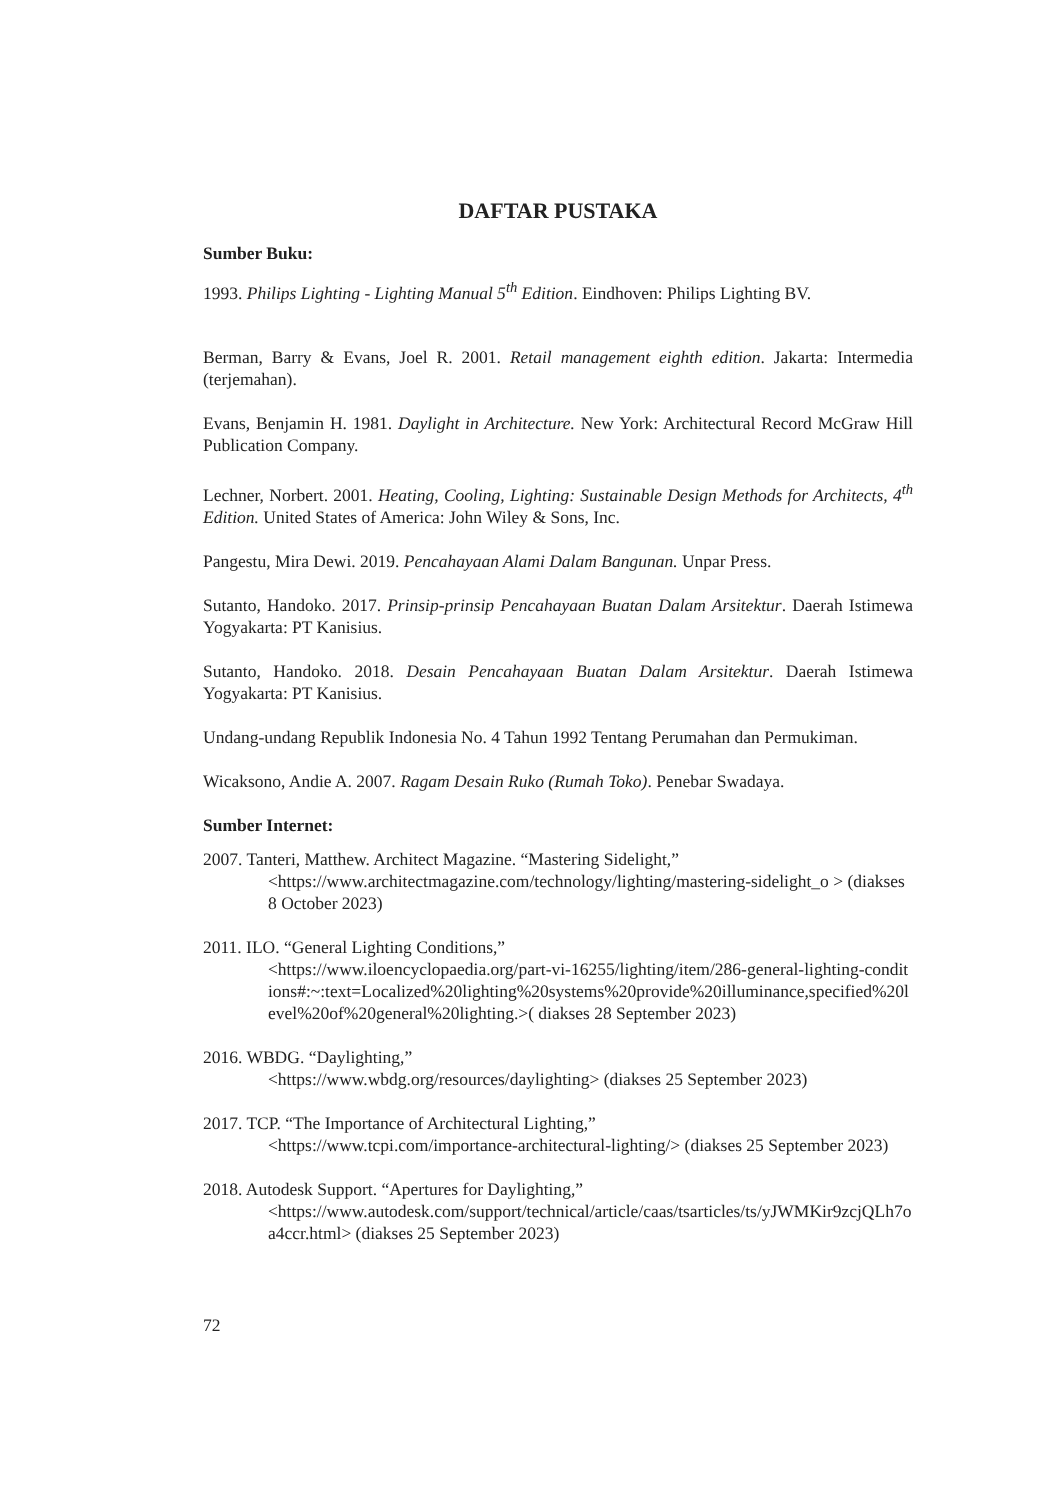DAFTAR PUSTAKA
Sumber Buku:
1993. Philips Lighting - Lighting Manual 5<sup>th</sup> Edition. Eindhoven: Philips Lighting BV.
Berman, Barry & Evans, Joel R. 2001. Retail management eighth edition. Jakarta: Intermedia (terjemahan).
Evans, Benjamin H. 1981. Daylight in Architecture. New York: Architectural Record McGraw Hill Publication Company.
Lechner, Norbert. 2001. Heating, Cooling, Lighting: Sustainable Design Methods for Architects, 4<sup>th</sup> Edition. United States of America: John Wiley & Sons, Inc.
Pangestu, Mira Dewi. 2019. Pencahayaan Alami Dalam Bangunan. Unpar Press.
Sutanto, Handoko. 2017. Prinsip-prinsip Pencahayaan Buatan Dalam Arsitektur. Daerah Istimewa Yogyakarta: PT Kanisius.
Sutanto, Handoko. 2018. Desain Pencahayaan Buatan Dalam Arsitektur. Daerah Istimewa Yogyakarta: PT Kanisius.
Undang-undang Republik Indonesia No. 4 Tahun 1992 Tentang Perumahan dan Permukiman.
Wicaksono, Andie A. 2007. Ragam Desain Ruko (Rumah Toko). Penebar Swadaya.
Sumber Internet:
2007. Tanteri, Matthew. Architect Magazine. “Mastering Sidelight,”
<https://www.architectmagazine.com/technology/lighting/mastering-sidelight_o > (diakses 8 October 2023)
2011. ILO. “General Lighting Conditions,”
<https://www.iloencyclopaedia.org/part-vi-16255/lighting/item/286-general-lighting-conditions#:~:text=Localized%20lighting%20systems%20provide%20illuminance,specified%20level%20of%20general%20lighting.>( diakses 28 September 2023)
2016. WBDG. “Daylighting,”
<https://www.wbdg.org/resources/daylighting> (diakses 25 September 2023)
2017. TCP. “The Importance of Architectural Lighting,”
<https://www.tcpi.com/importance-architectural-lighting/> (diakses 25 September 2023)
2018. Autodesk Support. “Apertures for Daylighting,”
<https://www.autodesk.com/support/technical/article/caas/tsarticles/ts/yJWMKir9zcjQLh7oa4ccr.html> (diakses 25 September 2023)
72